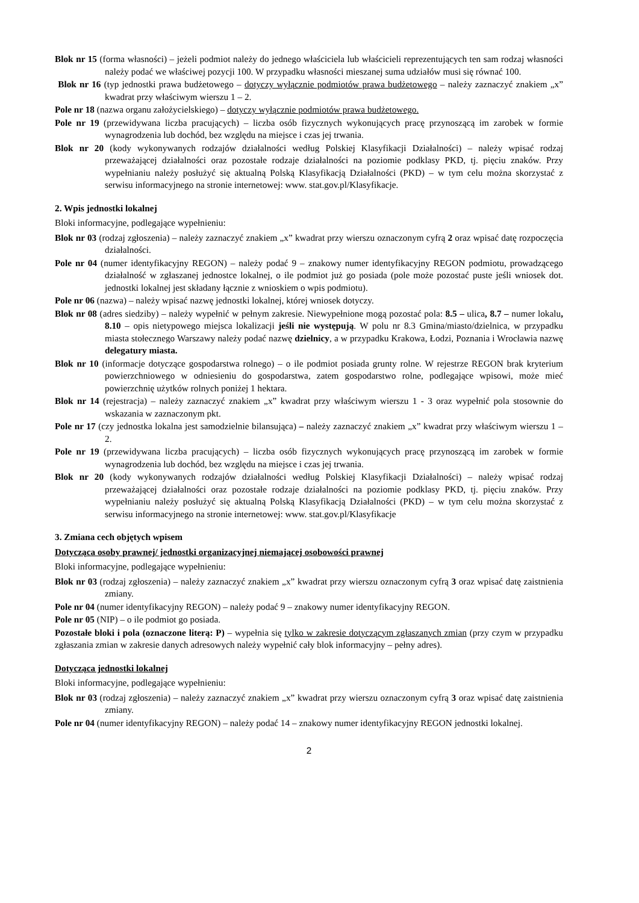Blok nr 15 (forma własności) – jeżeli podmiot należy do jednego właściciela lub właścicieli reprezentujących ten sam rodzaj własności należy podać we właściwej pozycji 100. W przypadku własności mieszanej suma udziałów musi się równać 100.
Blok nr 16 (typ jednostki prawa budżetowego – dotyczy wyłącznie podmiotów prawa budżetowego – należy zaznaczyć znakiem „x” kwadrat przy właściwym wierszu 1 – 2.
Pole nr 18 (nazwa organu założycielskiego) – dotyczy wyłącznie podmiotów prawa budżetowego.
Pole nr 19 (przewidywana liczba pracujących) – liczba osób fizycznych wykonujących pracę przynoszącą im zarobek w formie wynagrodzenia lub dochód, bez względu na miejsce i czas jej trwania.
Blok nr 20 (kody wykonywanych rodzajów działalności według Polskiej Klasyfikacji Działalności) – należy wpisać rodzaj przeważającej działalności oraz pozostałe rodzaje działalności na poziomie podklasy PKD, tj. pięciu znaków. Przy wypełnianiu należy posłużyć się aktualną Polską Klasyfikacją Działalności (PKD) – w tym celu można skorzystać z serwisu informacyjnego na stronie internetowej: www. stat.gov.pl/Klasyfikacje.
2. Wpis jednostki lokalnej
Bloki informacyjne, podlegające wypełnieniu:
Blok nr 03 (rodzaj zgłoszenia) – należy zaznaczyć znakiem „x” kwadrat przy wierszu oznaczonym cyfrą 2 oraz wpisać datę rozpoczęcia działalności.
Pole nr 04 (numer identyfikacyjny REGON) – należy podać 9 – znakowy numer identyfikacyjny REGON podmiotu, prowadzącego działalność w zgłaszanej jednostce lokalnej, o ile podmiot już go posiada (pole może pozostać puste jeśli wniosek dot. jednostki lokalnej jest składany łącznie z wnioskiem o wpis podmiotu).
Pole nr 06 (nazwa) – należy wpisać nazwę jednostki lokalnej, której wniosek dotyczy.
Blok nr 08 (adres siedziby) – należy wypełnić w pełnym zakresie. Niewypełnione mogą pozostać pola: 8.5 – ulica, 8.7 – numer lokalu, 8.10 – opis nietypowego miejsca lokalizacji jeśli nie występują. W polu nr 8.3 Gmina/miasto/dzielnica, w przypadku miasta stołecznego Warszawy należy podać nazwę dzielnicy, a w przypadku Krakowa, Łodzi, Poznania i Wrocławia nazwę delegatury miasta.
Blok nr 10 (informacje dotyczące gospodarstwa rolnego) – o ile podmiot posiada grunty rolne. W rejestrze REGON brak kryterium powierzchniowego w odniesieniu do gospodarstwa, zatem gospodarstwo rolne, podlegające wpisowi, może mieć powierzchnię użytków rolnych poniżej 1 hektara.
Blok nr 14 (rejestracja) – należy zaznaczyć znakiem „x” kwadrat przy właściwym wierszu 1 - 3 oraz wypełnić pola stosownie do wskazania w zaznaczonym pkt.
Pole nr 17 (czy jednostka lokalna jest samodzielnie bilansująca) – należy zaznaczyć znakiem „x” kwadrat przy właściwym wierszu 1 – 2.
Pole nr 19 (przewidywana liczba pracujących) – liczba osób fizycznych wykonujących pracę przynoszącą im zarobek w formie wynagrodzenia lub dochód, bez względu na miejsce i czas jej trwania.
Blok nr 20 (kody wykonywanych rodzajów działalności według Polskiej Klasyfikacji Działalności) – należy wpisać rodzaj przeważającej działalności oraz pozostałe rodzaje działalności na poziomie podklasy PKD, tj. pięciu znaków. Przy wypełnianiu należy posłużyć się aktualną Polską Klasyfikacją Działalności (PKD) – w tym celu można skorzystać z serwisu informacyjnego na stronie internetowej: www. stat.gov.pl/Klasyfikacje
3. Zmiana cech objętych wpisem
Dotycząca osoby prawnej/ jednostki organizacyjnej niemającej osobowości prawnej
Bloki informacyjne, podlegające wypełnieniu:
Blok nr 03 (rodzaj zgłoszenia) – należy zaznaczyć znakiem „x” kwadrat przy wierszu oznaczonym cyfrą 3 oraz wpisać datę zaistnienia zmiany.
Pole nr 04 (numer identyfikacyjny REGON) – należy podać 9 – znakowy numer identyfikacyjny REGON.
Pole nr 05 (NIP) – o ile podmiot go posiada.
Pozostałe bloki i pola (oznaczone literą: P) – wypełnia się tylko w zakresie dotyczącym zgłaszanych zmian (przy czym w przypadku zgłaszania zmian w zakresie danych adresowych należy wypełnić cały blok informacyjny – pełny adres).
Dotycząca jednostki lokalnej
Bloki informacyjne, podlegające wypełnieniu:
Blok nr 03 (rodzaj zgłoszenia) – należy zaznaczyć znakiem „x” kwadrat przy wierszu oznaczonym cyfrą 3 oraz wpisać datę zaistnienia zmiany.
Pole nr 04 (numer identyfikacyjny REGON) – należy podać 14 – znakowy numer identyfikacyjny REGON jednostki lokalnej.
2